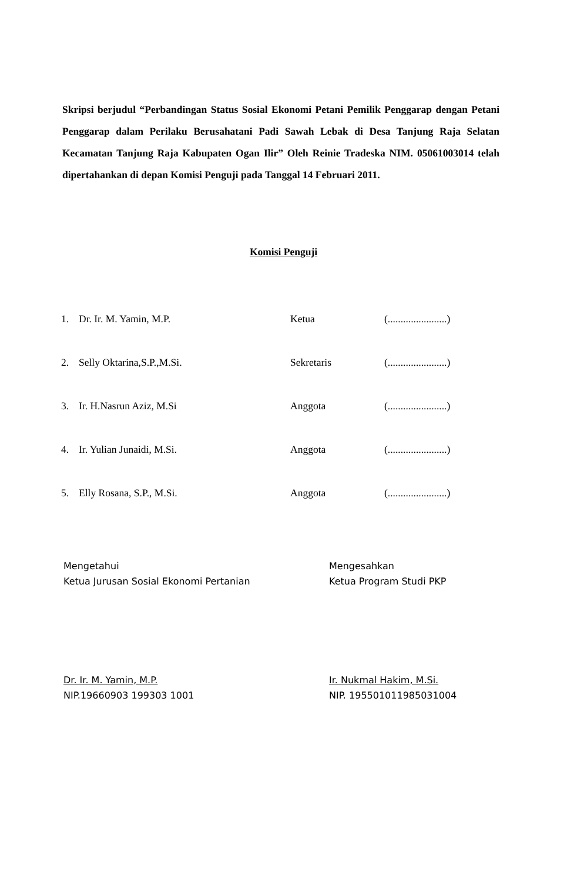Skripsi berjudul “Perbandingan Status Sosial Ekonomi Petani Pemilik Penggarap dengan Petani Penggarap dalam Perilaku Berusahatani Padi Sawah Lebak di Desa Tanjung Raja Selatan Kecamatan Tanjung Raja Kabupaten Ogan Ilir” Oleh Reinie Tradeska NIM. 05061003014 telah dipertahankan di depan Komisi Penguji pada Tanggal 14 Februari 2011.
Komisi Penguji
| 1. | Dr. Ir. M. Yamin, M.P. | Ketua | (.......................) |
| 2. | Selly Oktarina,S.P.,M.Si. | Sekretaris | (.......................) |
| 3. | Ir. H.Nasrun Aziz, M.Si | Anggota | (.......................) |
| 4. | Ir. Yulian Junaidi, M.Si. | Anggota | (.......................) |
| 5. | Elly Rosana, S.P., M.Si. | Anggota | (.......................) |
Mengetahui
Ketua Jurusan Sosial Ekonomi Pertanian
Dr. Ir. M. Yamin, M.P.
NIP.19660903 199303 1001
Mengesahkan
Ketua Program Studi PKP
Ir. Nukmal Hakim, M.Si.
NIP. 195501011985031004